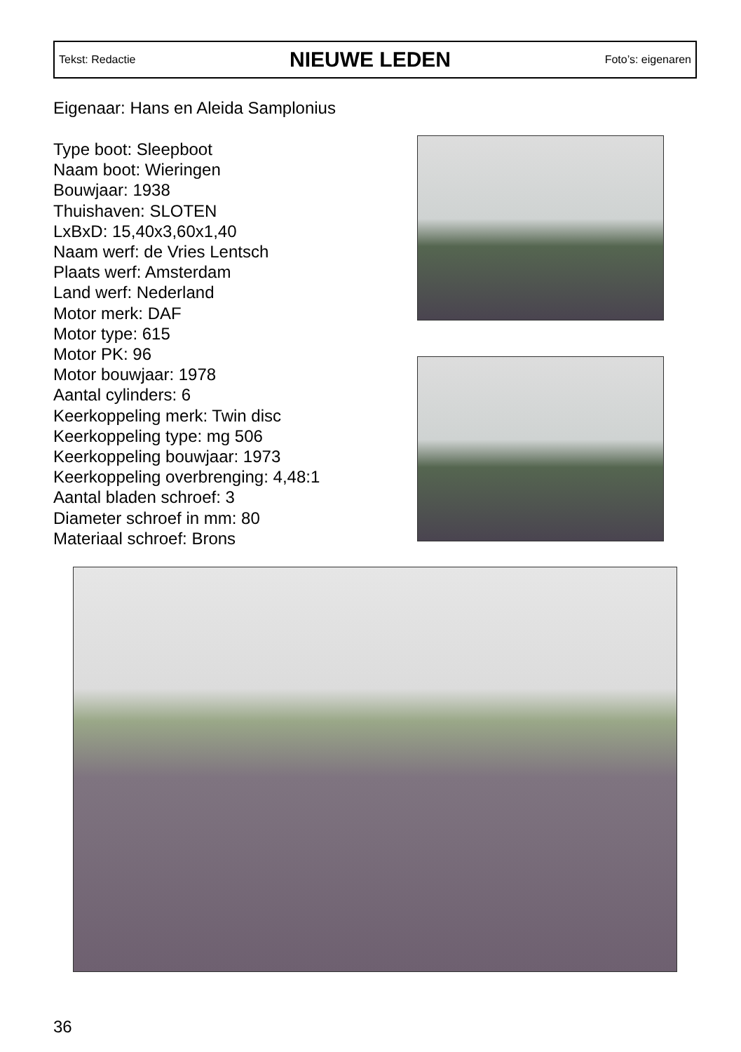Tekst: Redactie
NIEUWE LEDEN
Foto’s: eigenaren
Eigenaar: Hans en Aleida Samplonius
Type boot: Sleepboot
Naam boot: Wieringen
Bouwjaar: 1938
Thuishaven: SLOTEN
LxBxD: 15,40x3,60x1,40
Naam werf: de Vries Lentsch
Plaats werf: Amsterdam
Land werf: Nederland
Motor merk: DAF
Motor type: 615
Motor PK: 96
Motor bouwjaar: 1978
Aantal cylinders: 6
Keerkoppeling merk: Twin disc
Keerkoppeling type: mg 506
Keerkoppeling bouwjaar: 1973
Keerkoppeling overbrenging: 4,48:1
Aantal bladen schroef: 3
Diameter schroef in mm: 80
Materiaal schroef: Brons
36